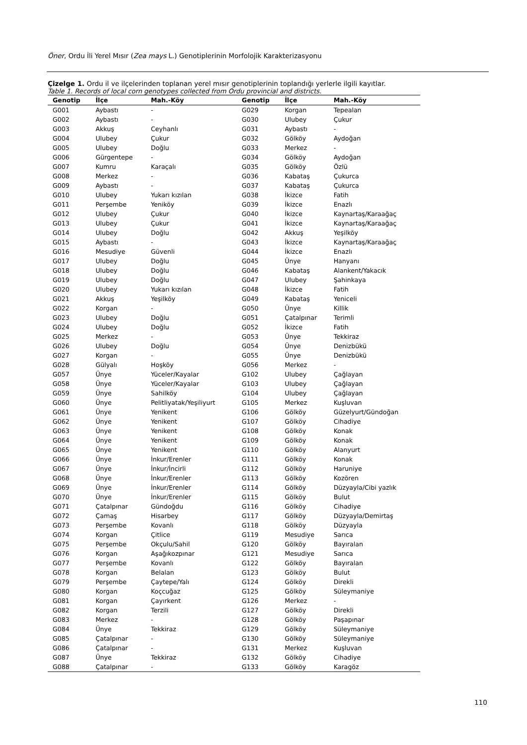Öner, Ordu İli Yerel Mısır (Zea mays L.) Genotiplerinin Morfolojik Karakterizasyonu
Çizelge 1. Ordu il ve ilçelerinden toplanan yerel mısır genotiplerinin toplandığı yerlerle ilgili kayıtlar.
Table 1. Records of local corn genotypes collected from Ordu provincial and districts.
| Genotip | İlçe | Mah.-Köy | Genotip | İlçe | Mah.-Köy |
| --- | --- | --- | --- | --- | --- |
| G001 | Aybastı | - | G029 | Korgan | Tepealan |
| G002 | Aybastı | - | G030 | Ulubey | Çukur |
| G003 | Akkuş | Ceyhanlı | G031 | Aybastı | - |
| G004 | Ulubey | Çukur | G032 | Gölköy | Aydoğan |
| G005 | Ulubey | Doğlu | G033 | Merkez | - |
| G006 | Gürgentepe | - | G034 | Gölköy | Aydoğan |
| G007 | Kumru | Karaçalı | G035 | Gölköy | Özlü |
| G008 | Merkez | - | G036 | Kabataş | Çukurca |
| G009 | Aybastı | - | G037 | Kabataş | Çukurca |
| G010 | Ulubey | Yukarı kızılan | G038 | İkizce | Fatih |
| G011 | Perşembe | Yeniköy | G039 | İkizce | Enazlı |
| G012 | Ulubey | Çukur | G040 | İkizce | Kaynartaş/Karaağaç |
| G013 | Ulubey | Çukur | G041 | İkizce | Kaynartaş/Karaağaç |
| G014 | Ulubey | Doğlu | G042 | Akkuş | Yeşilköy |
| G015 | Aybastı | - | G043 | İkizce | Kaynartaş/Karaağaç |
| G016 | Mesudiye | Güvenli | G044 | İkizce | Enazlı |
| G017 | Ulubey | Doğlu | G045 | Ünye | Hanyanı |
| G018 | Ulubey | Doğlu | G046 | Kabataş | Alankent/Yakacık |
| G019 | Ulubey | Doğlu | G047 | Ulubey | Şahinkaya |
| G020 | Ulubey | Yukarı kızılan | G048 | İkizce | Fatih |
| G021 | Akkuş | Yeşilköy | G049 | Kabataş | Yeniceli |
| G022 | Korgan | - | G050 | Ünye | Killik |
| G023 | Ulubey | Doğlu | G051 | Çatalpınar | Terimli |
| G024 | Ulubey | Doğlu | G052 | İkizce | Fatih |
| G025 | Merkez | - | G053 | Ünye | Tekkiraz |
| G026 | Ulubey | Doğlu | G054 | Ünye | Denizbükü |
| G027 | Korgan | - | G055 | Ünye | Denizbükü |
| G028 | Gülyalı | Hoşköy | G056 | Merkez | - |
| G057 | Ünye | Yüceler/Kayalar | G102 | Ulubey | Çağlayan |
| G058 | Ünye | Yüceler/Kayalar | G103 | Ulubey | Çağlayan |
| G059 | Ünye | Sahilköy | G104 | Ulubey | Çağlayan |
| G060 | Ünye | Pelitliyatak/Yeşiliyurt | G105 | Merkez | Kuşluvan |
| G061 | Ünye | Yenikent | G106 | Gölköy | Güzelyurt/Gündoğan |
| G062 | Ünye | Yenikent | G107 | Gölköy | Cihadiye |
| G063 | Ünye | Yenikent | G108 | Gölköy | Konak |
| G064 | Ünye | Yenikent | G109 | Gölköy | Konak |
| G065 | Ünye | Yenikent | G110 | Gölköy | Alanyurt |
| G066 | Ünye | İnkur/Erenler | G111 | Gölköy | Konak |
| G067 | Ünye | İnkur/İncirli | G112 | Gölköy | Haruniye |
| G068 | Ünye | İnkur/Erenler | G113 | Gölköy | Kozören |
| G069 | Ünye | İnkur/Erenler | G114 | Gölköy | Düzyayla/Cibi yazlık |
| G070 | Ünye | İnkur/Erenler | G115 | Gölköy | Bulut |
| G071 | Çatalpınar | Gündoğdu | G116 | Gölköy | Cihadiye |
| G072 | Çamaş | Hisarbey | G117 | Gölköy | Düzyayla/Demirtaş |
| G073 | Perşembe | Kovanlı | G118 | Gölköy | Düzyayla |
| G074 | Korgan | Çitlice | G119 | Mesudiye | Sarıca |
| G075 | Perşembe | Okçulu/Sahil | G120 | Gölköy | Bayıralan |
| G076 | Korgan | Aşağıkozpınar | G121 | Mesudiye | Sarıca |
| G077 | Perşembe | Kovanlı | G122 | Gölköy | Bayıralan |
| G078 | Korgan | Belalan | G123 | Gölköy | Bulut |
| G079 | Perşembe | Çaytepe/Yalı | G124 | Gölköy | Direkli |
| G080 | Korgan | Koçcuğaz | G125 | Gölköy | Süleymaniye |
| G081 | Korgan | Çayırkent | G126 | Merkez | - |
| G082 | Korgan | Terzili | G127 | Gölköy | Direkli |
| G083 | Merkez | - | G128 | Gölköy | Paşapınar |
| G084 | Ünye | Tekkiraz | G129 | Gölköy | Süleymaniye |
| G085 | Çatalpınar | - | G130 | Gölköy | Süleymaniye |
| G086 | Çatalpınar | - | G131 | Merkez | Kuşluvan |
| G087 | Ünye | Tekkiraz | G132 | Gölköy | Cihadiye |
| G088 | Çatalpınar | - | G133 | Gölköy | Karagöz |
110